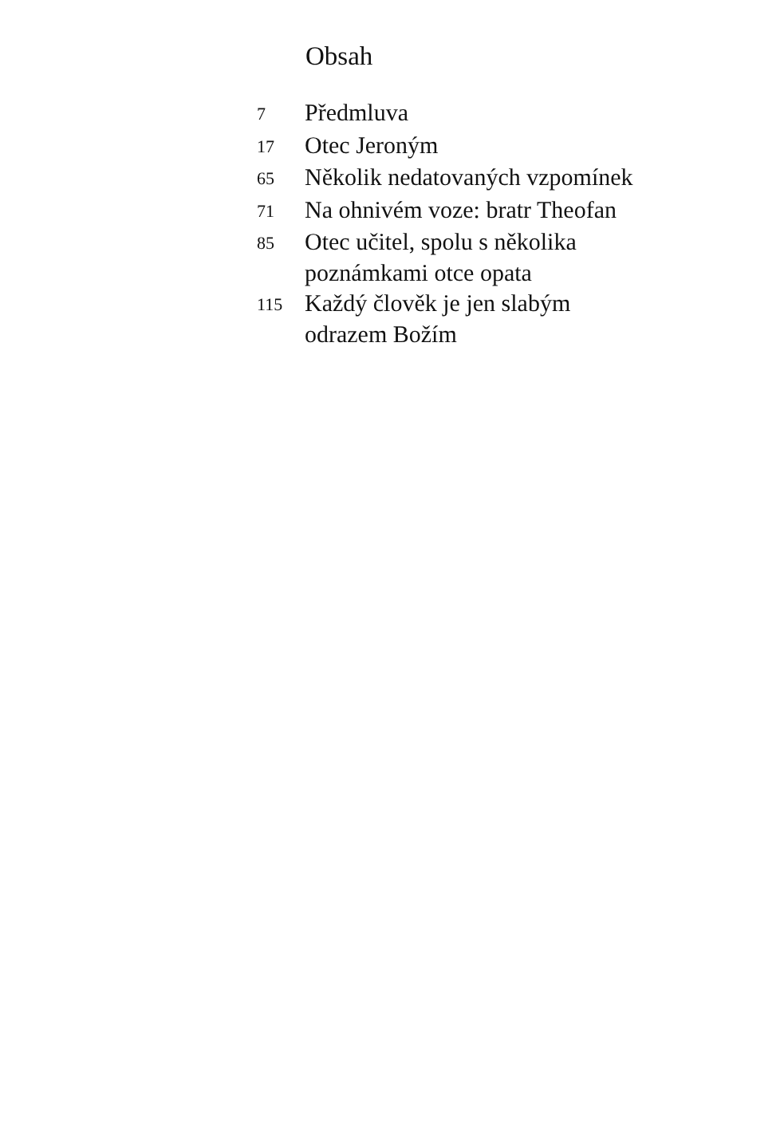Obsah
| 7 | Předmluva |
| 17 | Otec Jeroným |
| 65 | Několik nedatovaných vzpomínek |
| 71 | Na ohnivém voze: bratr Theofan |
| 85 | Otec učitel, spolu s několika poznámkami otce opata |
| 115 | Každý člověk je jen slabým odrazem Božím |